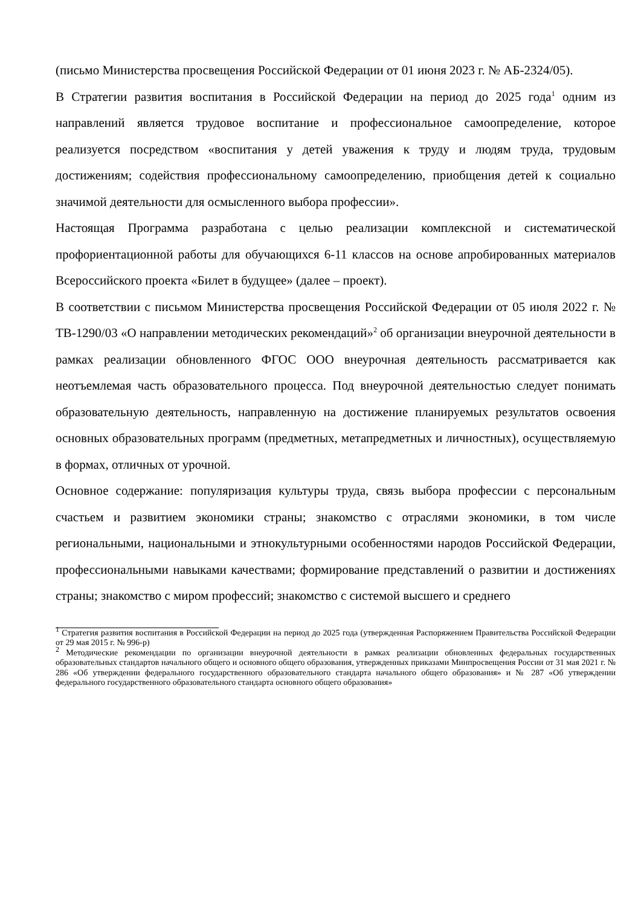(письмо Министерства просвещения Российской Федерации от 01 июня 2023 г. № АБ-2324/05).
В Стратегии развития воспитания в Российской Федерации на период до 2025 года<sup>1</sup> одним из направлений является трудовое воспитание и профессиональное самоопределение, которое реализуется посредством «воспитания у детей уважения к труду и людям труда, трудовым достижениям; содействия профессиональному самоопределению, приобщения детей к социально значимой деятельности для осмысленного выбора профессии».
Настоящая Программа разработана с целью реализации комплексной и систематической профориентационной работы для обучающихся 6-11 классов на основе апробированных материалов Всероссийского проекта «Билет в будущее» (далее – проект).
В соответствии с письмом Министерства просвещения Российской Федерации от 05 июля 2022 г. № ТВ-1290/03 «О направлении методических рекомендаций»<sup>2</sup> об организации внеурочной деятельности в рамках реализации обновленного ФГОС ООО внеурочная деятельность рассматривается как неотъемлемая часть образовательного процесса. Под внеурочной деятельностью следует понимать образовательную деятельность, направленную на достижение планируемых результатов освоения основных образовательных программ (предметных, метапредметных и личностных), осуществляемую в формах, отличных от урочной.
Основное содержание: популяризация культуры труда, связь выбора профессии с персональным счастьем и развитием экономики страны; знакомство с отраслями экономики, в том числе региональными, национальными и этнокультурными особенностями народов Российской Федерации, профессиональными навыками качествами; формирование представлений о развитии и достижениях страны; знакомство с миром профессий; знакомство с системой высшего и среднего
<sup>1</sup> Стратегия развития воспитания в Российской Федерации на период до 2025 года (утвержденная Распоряжением Правительства Российской Федерации от 29 мая 2015 г. № 996-р)
<sup>2</sup> Методические рекомендации по организации внеурочной деятельности в рамках реализации обновленных федеральных государственных образовательных стандартов начального общего и основного общего образования, утвержденных приказами Минпросвещения России от 31 мая 2021 г. № 286 «Об утверждении федерального государственного образовательного стандарта начального общего образования» и № 287 «Об утверждении федерального государственного образовательного стандарта основного общего образования»